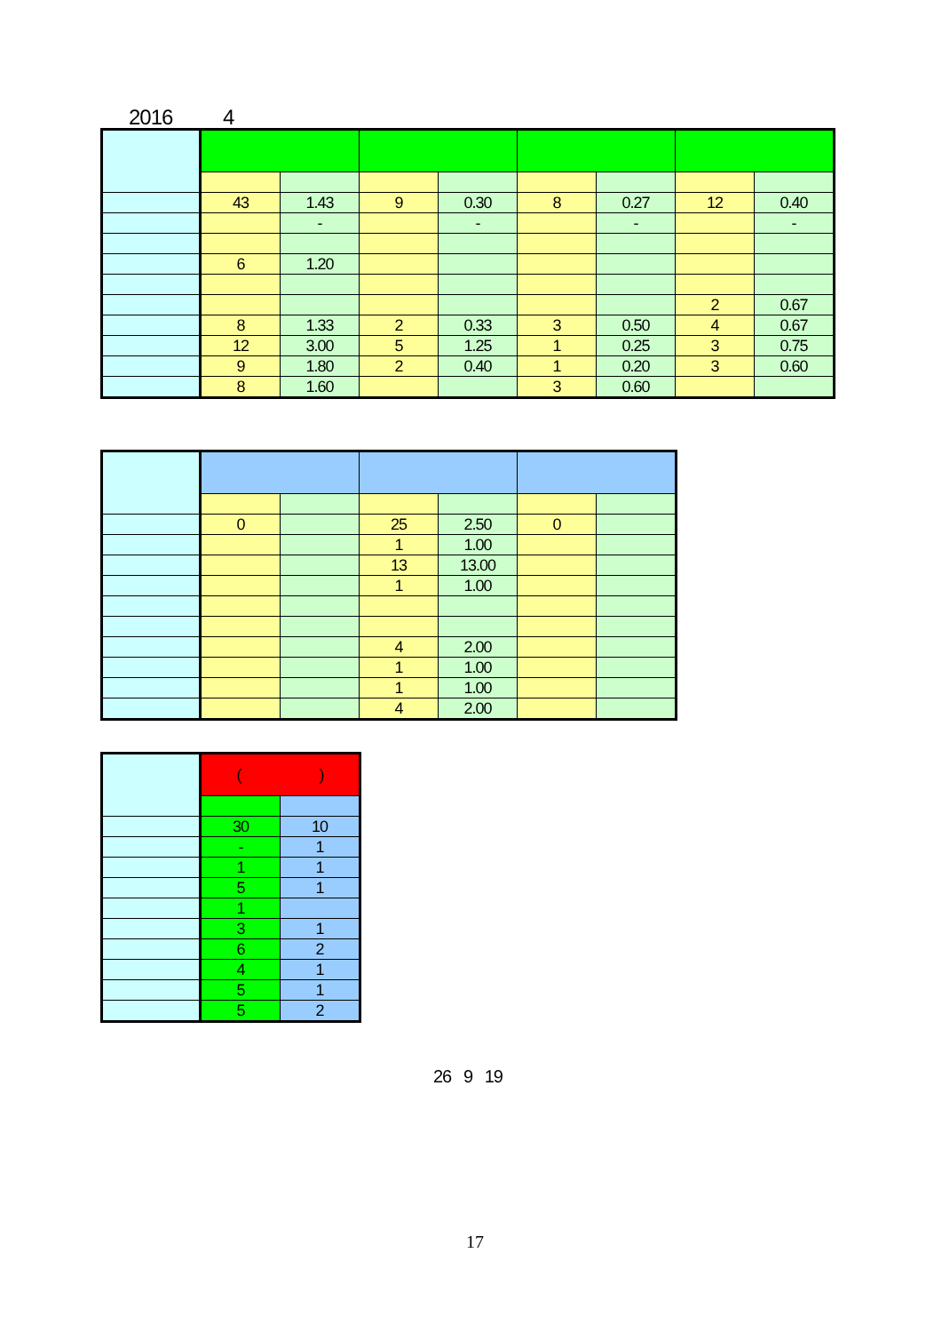2016 4
| | 43 | 1.43 | 9 | 0.30 | 8 | 0.27 | 12 | 0.40 |
| | | - | | - | | - | | - |
| | 6 | 1.20 | | | | | | |
| | | | | | | | 2 | 0.67 |
| | 8 | 1.33 | 2 | 0.33 | 3 | 0.50 | 4 | 0.67 |
| | 12 | 3.00 | 5 | 1.25 | 1 | 0.25 | 3 | 0.75 |
| | 9 | 1.80 | 2 | 0.40 | 1 | 0.20 | 3 | 0.60 |
| | 8 | 1.60 | | | 3 | 0.60 | | |
| | 0 | | 25 | 2.50 | 0 | |
| | | | 1 | 1.00 | | |
| | | | 13 | 13.00 | | |
| | | | 1 | 1.00 | | |
| | | | 4 | 2.00 | | |
| | | | 1 | 1.00 | | |
| | | | 1 | 1.00 | | |
| | | | 4 | 2.00 | | |
| | ( ) | |
| | 30 | 10 |
| | - | 1 |
| | 1 | 1 |
| | 5 | 1 |
| | 1 | |
| | 3 | 1 |
| | 6 | 2 |
| | 4 | 1 |
| | 5 | 1 |
| | 5 | 2 |
26 9 19
17